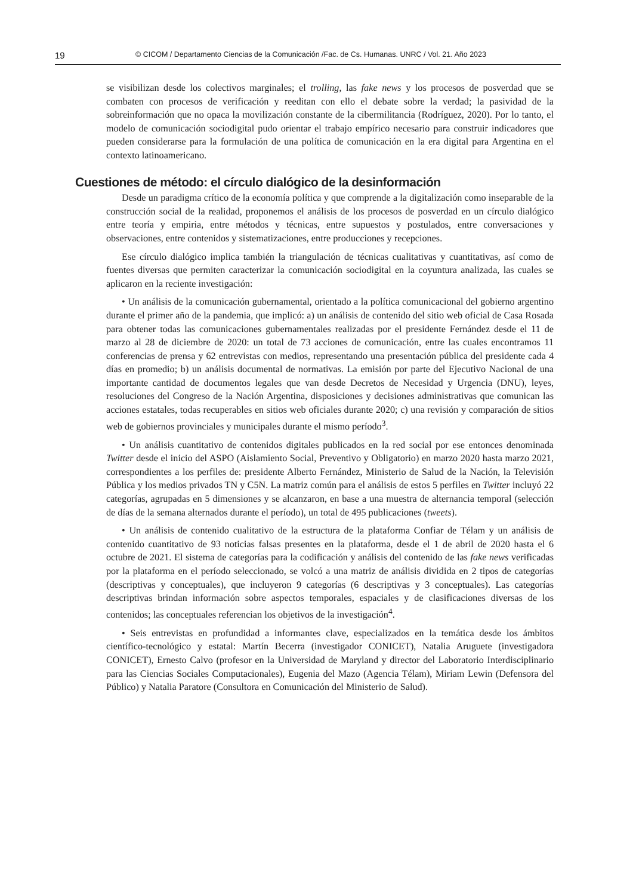19 © CICOM / Departamento Ciencias de la Comunicación /Fac. de Cs. Humanas. UNRC / Vol. 21. Año 2023
se visibilizan desde los colectivos marginales; el trolling, las fake news y los procesos de posverdad que se combaten con procesos de verificación y reeditan con ello el debate sobre la verdad; la pasividad de la sobreinformación que no opaca la movilización constante de la cibermilitancia (Rodríguez, 2020). Por lo tanto, el modelo de comunicación sociodigital pudo orientar el trabajo empírico necesario para construir indicadores que pueden considerarse para la formulación de una política de comunicación en la era digital para Argentina en el contexto latinoamericano.
Cuestiones de método: el círculo dialógico de la desinformación
Desde un paradigma crítico de la economía política y que comprende a la digitalización como inseparable de la construcción social de la realidad, proponemos el análisis de los procesos de posverdad en un círculo dialógico entre teoría y empiria, entre métodos y técnicas, entre supuestos y postulados, entre conversaciones y observaciones, entre contenidos y sistematizaciones, entre producciones y recepciones.
Ese círculo dialógico implica también la triangulación de técnicas cualitativas y cuantitativas, así como de fuentes diversas que permiten caracterizar la comunicación sociodigital en la coyuntura analizada, las cuales se aplicaron en la reciente investigación:
• Un análisis de la comunicación gubernamental, orientado a la política comunicacional del gobierno argentino durante el primer año de la pandemia, que implicó: a) un análisis de contenido del sitio web oficial de Casa Rosada para obtener todas las comunicaciones gubernamentales realizadas por el presidente Fernández desde el 11 de marzo al 28 de diciembre de 2020: un total de 73 acciones de comunicación, entre las cuales encontramos 11 conferencias de prensa y 62 entrevistas con medios, representando una presentación pública del presidente cada 4 días en promedio; b) un análisis documental de normativas. La emisión por parte del Ejecutivo Nacional de una importante cantidad de documentos legales que van desde Decretos de Necesidad y Urgencia (DNU), leyes, resoluciones del Congreso de la Nación Argentina, disposiciones y decisiones administrativas que comunican las acciones estatales, todas recuperables en sitios web oficiales durante 2020; c) una revisión y comparación de sitios web de gobiernos provinciales y municipales durante el mismo período<sup>3</sup>.
• Un análisis cuantitativo de contenidos digitales publicados en la red social por ese entonces denominada Twitter desde el inicio del ASPO (Aislamiento Social, Preventivo y Obligatorio) en marzo 2020 hasta marzo 2021, correspondientes a los perfiles de: presidente Alberto Fernández, Ministerio de Salud de la Nación, la Televisión Pública y los medios privados TN y C5N. La matriz común para el análisis de estos 5 perfiles en Twitter incluyó 22 categorías, agrupadas en 5 dimensiones y se alcanzaron, en base a una muestra de alternancia temporal (selección de días de la semana alternados durante el período), un total de 495 publicaciones (tweets).
• Un análisis de contenido cualitativo de la estructura de la plataforma Confiar de Télam y un análisis de contenido cuantitativo de 93 noticias falsas presentes en la plataforma, desde el 1 de abril de 2020 hasta el 6 octubre de 2021. El sistema de categorías para la codificación y análisis del contenido de las fake news verificadas por la plataforma en el período seleccionado, se volcó a una matriz de análisis dividida en 2 tipos de categorías (descriptivas y conceptuales), que incluyeron 9 categorías (6 descriptivas y 3 conceptuales). Las categorías descriptivas brindan información sobre aspectos temporales, espaciales y de clasificaciones diversas de los contenidos; las conceptuales referencian los objetivos de la investigación<sup>4</sup>.
• Seis entrevistas en profundidad a informantes clave, especializados en la temática desde los ámbitos científico-tecnológico y estatal: Martín Becerra (investigador CONICET), Natalia Aruguete (investigadora CONICET), Ernesto Calvo (profesor en la Universidad de Maryland y director del Laboratorio Interdisciplinario para las Ciencias Sociales Computacionales), Eugenia del Mazo (Agencia Télam), Miriam Lewin (Defensora del Público) y Natalia Paratore (Consultora en Comunicación del Ministerio de Salud).